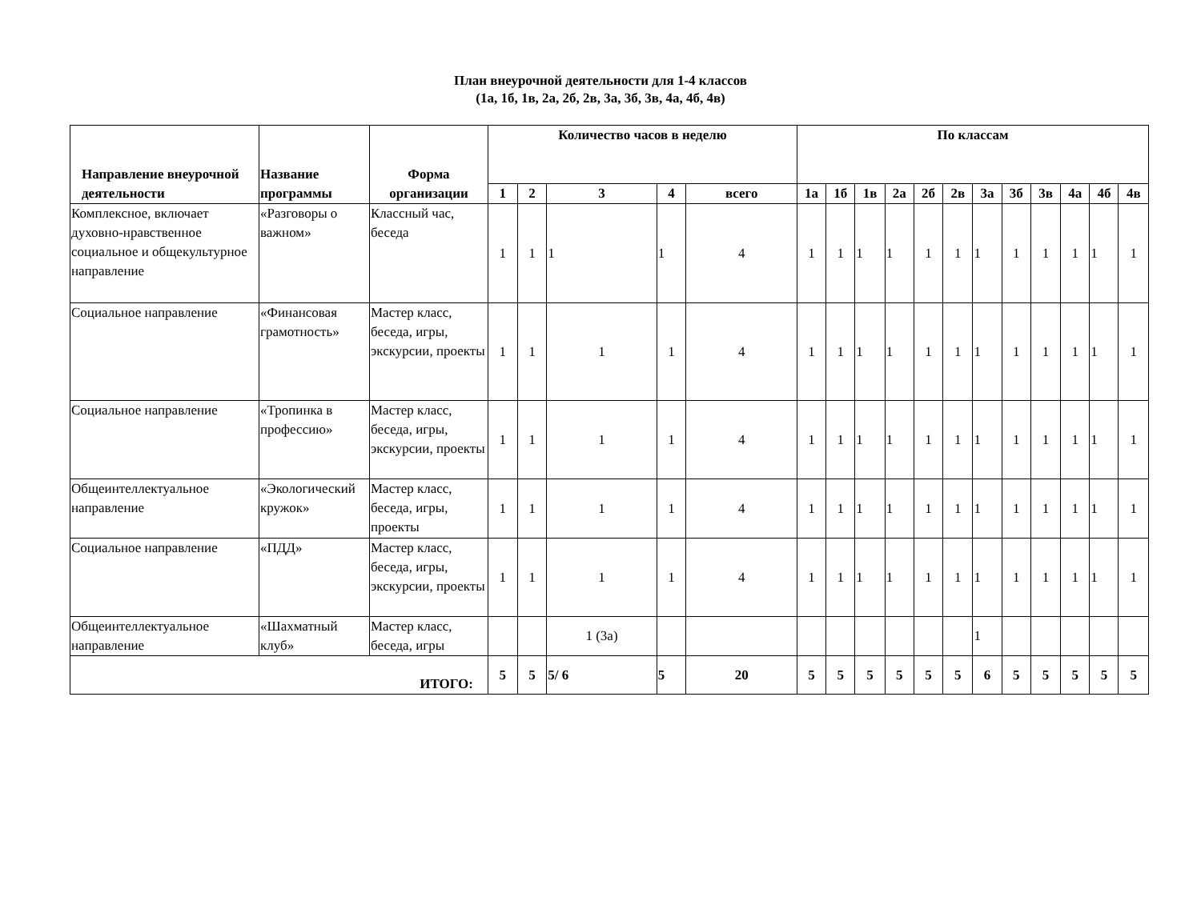План внеурочной деятельности для 1-4 классов
(1а, 1б, 1в, 2а, 2б, 2в, 3а, 3б, 3в, 4а, 4б, 4в)
| Направление внеурочной деятельности | Название программы | Форма организации | Количество часов в неделю | | | | | По классам | | | | | | | | | | | |
| --- | --- | --- | --- | --- | --- | --- | --- | --- | --- | --- | --- | --- | --- | --- | --- | --- | --- | --- | --- |
| | | | 1 | 2 | 3 | 4 | всего | 1а | 1б | 1в | 2а | 2б | 2в | 3а | 3б | 3в | 4а | 4б | 4в |
| Комплексное, включает духовно-нравственное социальное и общекультурное направление | «Разговоры о важном» | Классный час, беседа | 1 | 1 | 1 | 1 | 4 | 1 | 1 | 1 | 1 | 1 | 1 | 1 | 1 | 1 | 1 | 1 | 1 |
| Социальное направление | «Финансовая грамотность» | Мастер класс, беседа, игры, экскурсии, проекты | 1 | 1 | 1 | 1 | 4 | 1 | 1 | 1 | 1 | 1 | 1 | 1 | 1 | 1 | 1 | 1 | 1 |
| Социальное направление | «Тропинка в профессию» | Мастер класс, беседа, игры, экскурсии, проекты | 1 | 1 | 1 | 1 | 4 | 1 | 1 | 1 | 1 | 1 | 1 | 1 | 1 | 1 | 1 | 1 | 1 |
| Общеинтеллектуальное направление | «Экологический кружок» | Мастер класс, беседа, игры, проекты | 1 | 1 | 1 | 1 | 4 | 1 | 1 | 1 | 1 | 1 | 1 | 1 | 1 | 1 | 1 | 1 | 1 |
| Социальное направление | «ПДД» | Мастер класс, беседа, игры, экскурсии, проекты | 1 | 1 | 1 | 1 | 4 | 1 | 1 | 1 | 1 | 1 | 1 | 1 | 1 | 1 | 1 | 1 | 1 |
| Общеинтеллектуальное направление | «Шахматный клуб» | Мастер класс, беседа, игры | | | 1 (3а) | | | | | | | | | 1 | | | | | |
| ИТОГО: | | | 5 | 5 | 5/ 6 | 5 | 20 | 5 | 5 | 5 | 5 | 5 | 5 | 6 | 5 | 5 | 5 | 5 | 5 |